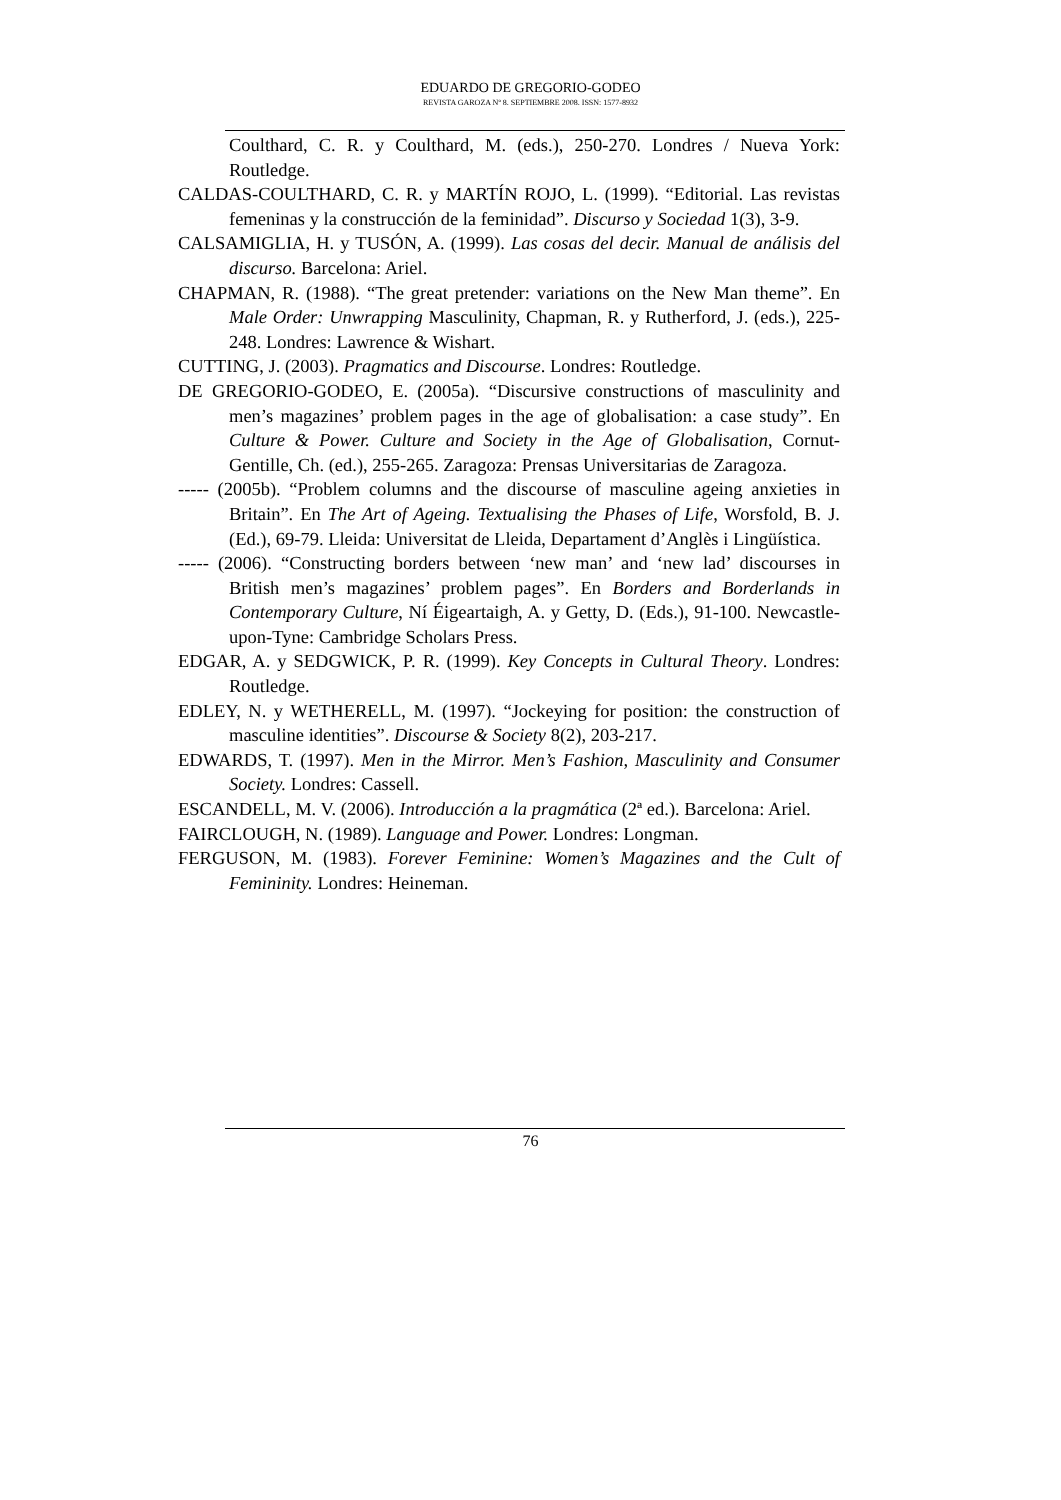EDUARDO DE GREGORIO-GODEO
REVISTA GAROZA Nº 8. SEPTIEMBRE 2008. ISSN: 1577-8932
Coulthard, C. R. y Coulthard, M. (eds.), 250-270. Londres / Nueva York: Routledge.
CALDAS-COULTHARD, C. R. y MARTÍN ROJO, L. (1999). “Editorial. Las revistas femeninas y la construcción de la feminidad”. Discurso y Sociedad 1(3), 3-9.
CALSAMIGLIA, H. y TUSÓN, A. (1999). Las cosas del decir. Manual de análisis del discurso. Barcelona: Ariel.
CHAPMAN, R. (1988). “The great pretender: variations on the New Man theme”. En Male Order: Unwrapping Masculinity, Chapman, R. y Rutherford, J. (eds.), 225-248. Londres: Lawrence & Wishart.
CUTTING, J. (2003). Pragmatics and Discourse. Londres: Routledge.
DE GREGORIO-GODEO, E. (2005a). “Discursive constructions of masculinity and men’s magazines’ problem pages in the age of globalisation: a case study”. En Culture & Power. Culture and Society in the Age of Globalisation, Cornut-Gentille, Ch. (ed.), 255-265. Zaragoza: Prensas Universitarias de Zaragoza.
----- (2005b). “Problem columns and the discourse of masculine ageing anxieties in Britain”. En The Art of Ageing. Textualising the Phases of Life, Worsfold, B. J. (Ed.), 69-79. Lleida: Universitat de Lleida, Departament d’Anglès i Lingüística.
----- (2006). “Constructing borders between ‘new man’ and ‘new lad’ discourses in British men’s magazines’ problem pages”. En Borders and Borderlands in Contemporary Culture, Ní Éigeartaigh, A. y Getty, D. (Eds.), 91-100. Newcastle-upon-Tyne: Cambridge Scholars Press.
EDGAR, A. y SEDGWICK, P. R. (1999). Key Concepts in Cultural Theory. Londres: Routledge.
EDLEY, N. y WETHERELL, M. (1997). “Jockeying for position: the construction of masculine identities”. Discourse & Society 8(2), 203-217.
EDWARDS, T. (1997). Men in the Mirror. Men’s Fashion, Masculinity and Consumer Society. Londres: Cassell.
ESCANDELL, M. V. (2006). Introducción a la pragmática (2ª ed.). Barcelona: Ariel.
FAIRCLOUGH, N. (1989). Language and Power. Londres: Longman.
FERGUSON, M. (1983). Forever Feminine: Women’s Magazines and the Cult of Femininity. Londres: Heineman.
76